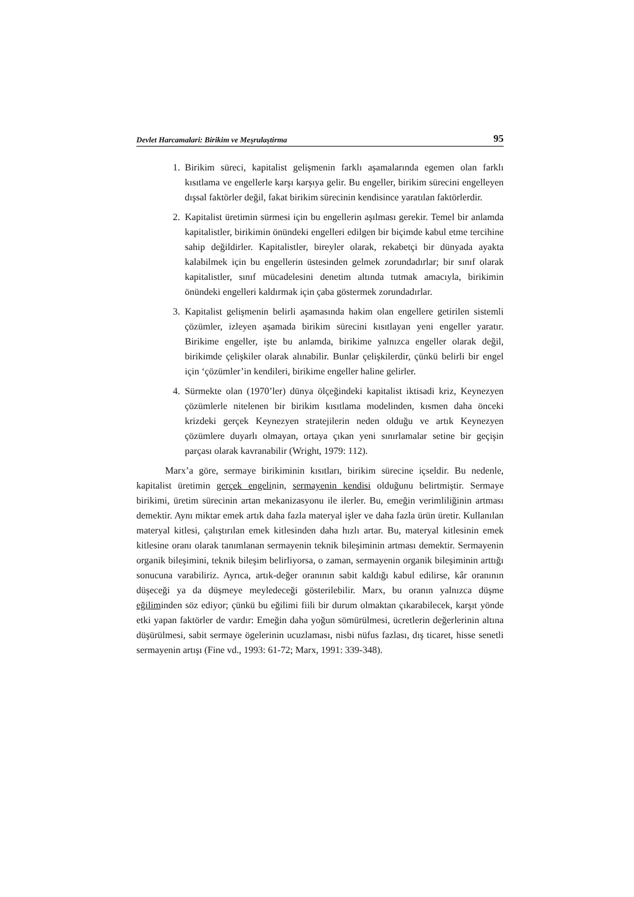Devlet Harcamalari: Birikim ve Meşrulaştirma 95
1. Birikim süreci, kapitalist gelişmenin farklı aşamalarında egemen olan farklı kısıtlama ve engellerle karşı karşıya gelir. Bu engeller, birikim sürecini engelleyen dışsal faktörler değil, fakat birikim sürecinin kendisince yaratılan faktörlerdir.
2. Kapitalist üretimin sürmesi için bu engellerin aşılması gerekir. Temel bir anlamda kapitalistler, birikimin önündeki engelleri edilgen bir biçimde kabul etme tercihine sahip değildirler. Kapitalistler, bireyler olarak, rekabetçi bir dünyada ayakta kalabilmek için bu engellerin üstesinden gelmek zorundadırlar; bir sınıf olarak kapitalistler, sınıf mücadelesini denetim altında tutmak amacıyla, birikimin önündeki engelleri kaldırmak için çaba göstermek zorundadırlar.
3. Kapitalist gelişmenin belirli aşamasında hakim olan engellere getirilen sistemli çözümler, izleyen aşamada birikim sürecini kısıtlayan yeni engeller yaratır. Birikime engeller, işte bu anlamda, birikime yalnızca engeller olarak değil, birikimde çelişkiler olarak alınabilir. Bunlar çelişkilerdir, çünkü belirli bir engel için ‘çözümler’in kendileri, birikime engeller haline gelirler.
4. Sürmekte olan (1970’ler) dünya ölçeğindeki kapitalist iktisadi kriz, Keynezyen çözümlerle nitelenen bir birikim kısıtlama modelinden, kısmen daha önceki krizdeki gerçek Keynezyen stratejilerin neden olduğu ve artık Keynezyen çözümlere duyarlı olmayan, ortaya çıkan yeni sınırlamalar setine bir geçişin parçası olarak kavranabilir (Wright, 1979: 112).
Marx’a göre, sermaye birikiminin kısıtları, birikim sürecine içseldir. Bu nedenle, kapitalist üretimin gerçek engelinin, sermayenin kendisi olduğunu belirtmiştir. Sermaye birikimi, üretim sürecinin artan mekanizasyonu ile ilerler. Bu, emeğin verimliliğinin artması demektir. Aynı miktar emek artık daha fazla materyal işler ve daha fazla ürün üretir. Kullanılan materyal kitlesi, çalıştırılan emek kitlesinden daha hızlı artar. Bu, materyal kitlesinin emek kitlesine oranı olarak tanımlanan sermayenin teknik bileşiminin artması demektir. Sermayenin organik bileşimini, teknik bileşim belirliyorsa, o zaman, sermayenin organik bileşiminin arttığı sonucuna varabiliriz. Ayrıca, artık-değer oranının sabit kaldığı kabul edilirse, kâr oranının düşeceği ya da düşmeye meyledeceği gösterilebilir. Marx, bu oranın yalnızca düşme eğiliminden söz ediyor; çünkü bu eğilimi fiili bir durum olmaktan çıkarabilecek, karşıt yönde etki yapan faktörler de vardır: Emeğin daha yoğun sömürülmesi, ücretlerin değerlerinin altına düşürülmesi, sabit sermaye ögelerinin ucuzlaması, nisbi nüfus fazlası, dış ticaret, hisse senetli sermayenin artışı (Fine vd., 1993: 61-72; Marx, 1991: 339-348).